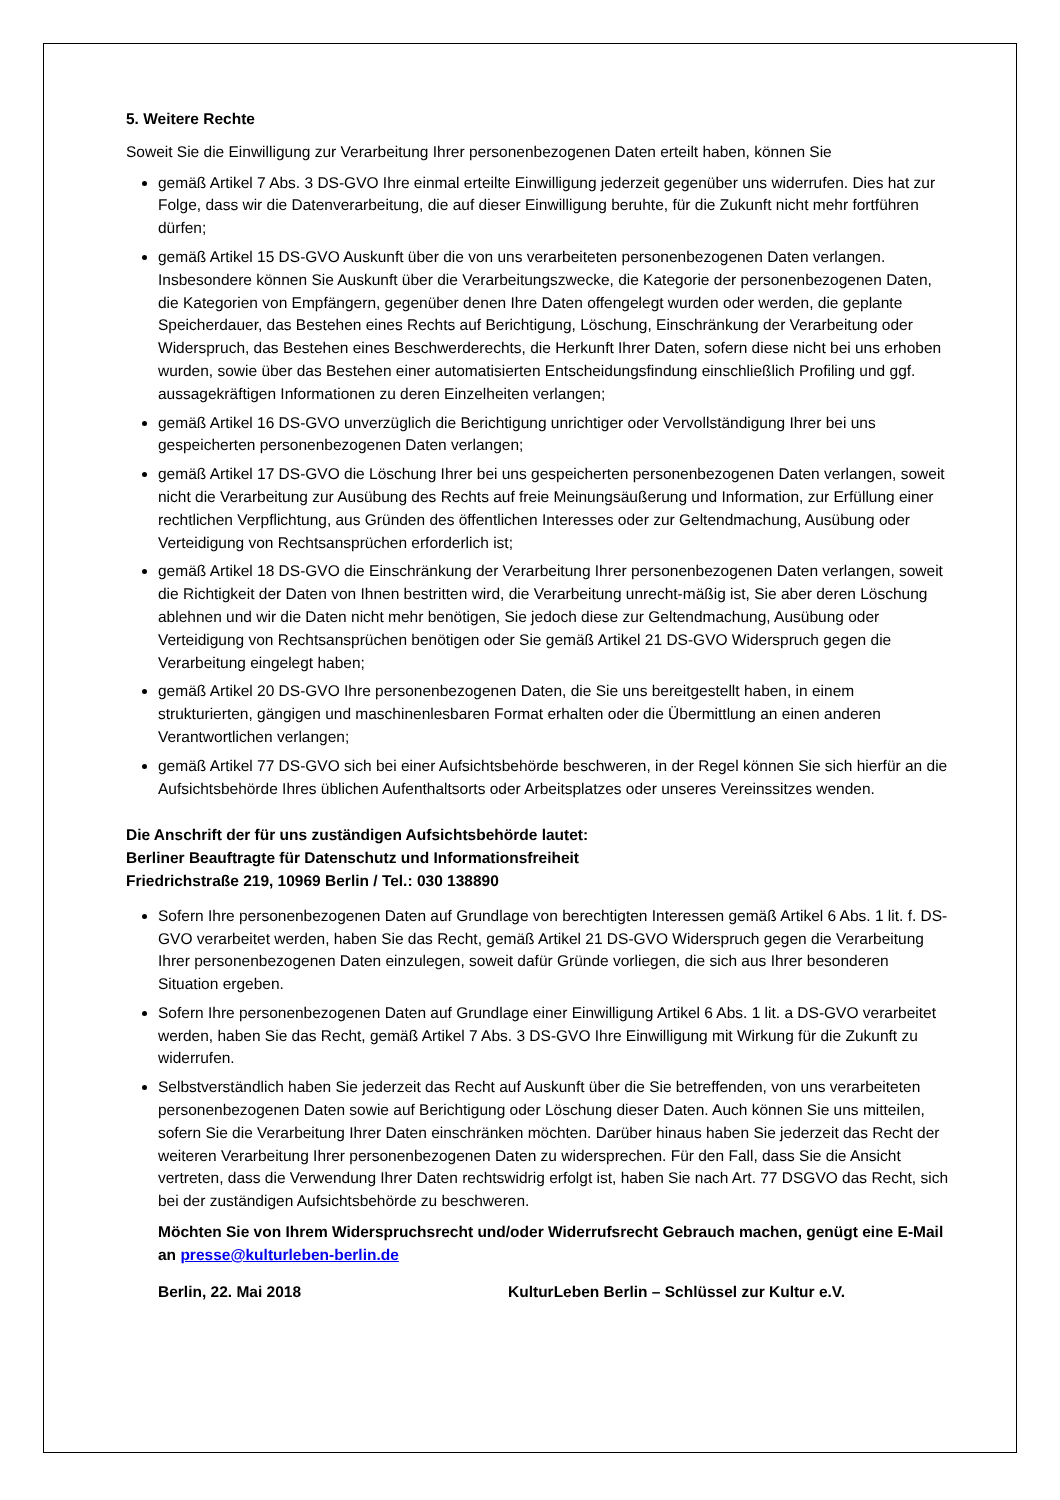5. Weitere Rechte
Soweit Sie die Einwilligung zur Verarbeitung Ihrer personenbezogenen Daten erteilt haben, können Sie
gemäß Artikel 7 Abs. 3 DS-GVO Ihre einmal erteilte Einwilligung jederzeit gegenüber uns widerrufen. Dies hat zur Folge, dass wir die Datenverarbeitung, die auf dieser Einwilligung beruhte, für die Zukunft nicht mehr fortführen dürfen;
gemäß Artikel 15 DS-GVO Auskunft über die von uns verarbeiteten personenbezogenen Daten verlangen. Insbesondere können Sie Auskunft über die Verarbeitungszwecke, die Kategorie der personenbezogenen Daten, die Kategorien von Empfängern, gegenüber denen Ihre Daten offengelegt wurden oder werden, die geplante Speicherdauer, das Bestehen eines Rechts auf Berichtigung, Löschung, Einschränkung der Verarbeitung oder Widerspruch, das Bestehen eines Beschwerderechts, die Herkunft Ihrer Daten, sofern diese nicht bei uns erhoben wurden, sowie über das Bestehen einer automatisierten Entscheidungsfindung einschließlich Profiling und ggf. aussagekräftigen Informationen zu deren Einzelheiten verlangen;
gemäß Artikel 16 DS-GVO unverzüglich die Berichtigung unrichtiger oder Vervollständigung Ihrer bei uns gespeicherten personenbezogenen Daten verlangen;
gemäß Artikel 17 DS-GVO die Löschung Ihrer bei uns gespeicherten personenbezogenen Daten verlangen, soweit nicht die Verarbeitung zur Ausübung des Rechts auf freie Meinungsäußerung und Information, zur Erfüllung einer rechtlichen Verpflichtung, aus Gründen des öffentlichen Interesses oder zur Geltendmachung, Ausübung oder Verteidigung von Rechtsansprüchen erforderlich ist;
gemäß Artikel 18 DS-GVO die Einschränkung der Verarbeitung Ihrer personenbezogenen Daten verlangen, soweit die Richtigkeit der Daten von Ihnen bestritten wird, die Verarbeitung unrecht-mäßig ist, Sie aber deren Löschung ablehnen und wir die Daten nicht mehr benötigen, Sie jedoch diese zur Geltendmachung, Ausübung oder Verteidigung von Rechtsansprüchen benötigen oder Sie gemäß Artikel 21 DS-GVO Widerspruch gegen die Verarbeitung eingelegt haben;
gemäß Artikel 20 DS-GVO Ihre personenbezogenen Daten, die Sie uns bereitgestellt haben, in einem strukturierten, gängigen und maschinenlesbaren Format erhalten oder die Übermittlung an einen anderen Verantwortlichen verlangen;
gemäß Artikel 77 DS-GVO sich bei einer Aufsichtsbehörde beschweren, in der Regel können Sie sich hierfür an die Aufsichtsbehörde Ihres üblichen Aufenthaltsorts oder Arbeitsplatzes oder unseres Vereinssitzes wenden.
Die Anschrift der für uns zuständigen Aufsichtsbehörde lautet:
Berliner Beauftragte für Datenschutz und Informationsfreiheit
Friedrichstraße 219, 10969 Berlin / Tel.: 030 138890
Sofern Ihre personenbezogenen Daten auf Grundlage von berechtigten Interessen gemäß Artikel 6 Abs. 1 lit. f. DS-GVO verarbeitet werden, haben Sie das Recht, gemäß Artikel 21 DS-GVO Widerspruch gegen die Verarbeitung Ihrer personenbezogenen Daten einzulegen, soweit dafür Gründe vorliegen, die sich aus Ihrer besonderen Situation ergeben.
Sofern Ihre personenbezogenen Daten auf Grundlage einer Einwilligung Artikel 6 Abs. 1 lit. a DS-GVO verarbeitet werden, haben Sie das Recht, gemäß Artikel 7 Abs. 3 DS-GVO Ihre Einwilligung mit Wirkung für die Zukunft zu widerrufen.
Selbstverständlich haben Sie jederzeit das Recht auf Auskunft über die Sie betreffenden, von uns verarbeiteten personenbezogenen Daten sowie auf Berichtigung oder Löschung dieser Daten. Auch können Sie uns mitteilen, sofern Sie die Verarbeitung Ihrer Daten einschränken möchten. Darüber hinaus haben Sie jederzeit das Recht der weiteren Verarbeitung Ihrer personenbezogenen Daten zu widersprechen. Für den Fall, dass Sie die Ansicht vertreten, dass die Verwendung Ihrer Daten rechtswidrig erfolgt ist, haben Sie nach Art. 77 DSGVO das Recht, sich bei der zuständigen Aufsichtsbehörde zu beschweren.
Möchten Sie von Ihrem Widerspruchsrecht und/oder Widerrufsrecht Gebrauch machen, genügt eine E-Mail an presse@kulturleben-berlin.de
Berlin, 22. Mai 2018 KulturLeben Berlin – Schlüssel zur Kultur e.V.